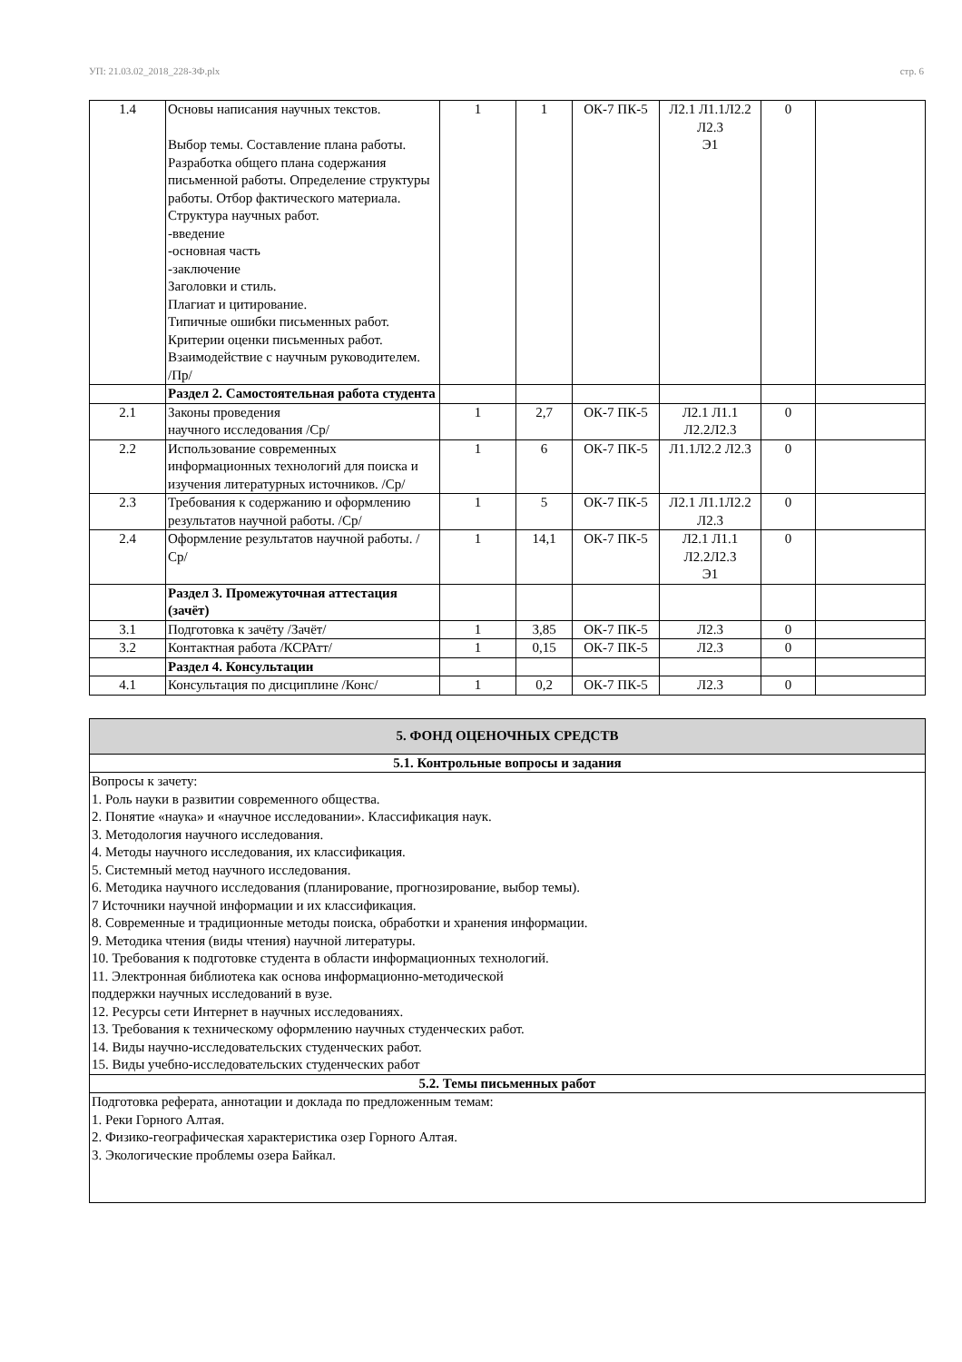УП: 21.03.02_2018_228-ЗФ.plx стр. 6
| 1.4 | Основы написания научных текстов. Выбор темы. Составление плана работы. Разработка общего плана содержания письменной работы. Определение структуры работы. Отбор фактического материала. Структура научных работ. -введение -основная часть -заключение Заголовки и стиль. Плагиат и цитирование. Типичные ошибки письменных работ. Критерии оценки письменных работ. Взаимодействие с научным руководителем. /Пр/ | 1 | 1 | ОК-7 ПК-5 | Л2.1 Л1.1Л2.2 Л2.3 Э1 | 0 | |
| | Раздел 2. Самостоятельная работа студента | | | | | | |
| 2.1 | Законы проведения научного исследования /Ср/ | 1 | 2,7 | ОК-7 ПК-5 | Л2.1 Л1.1 Л2.2Л2.3 | 0 | |
| 2.2 | Использование современных информационных технологий для поиска и изучения литературных источников. /Ср/ | 1 | 6 | ОК-7 ПК-5 | Л1.1Л2.2 Л2.3 | 0 | |
| 2.3 | Требования к содержанию и оформлению результатов научной работы. /Ср/ | 1 | 5 | ОК-7 ПК-5 | Л2.1 Л1.1Л2.2 Л2.3 | 0 | |
| 2.4 | Оформление результатов научной работы. /Ср/ | 1 | 14,1 | ОК-7 ПК-5 | Л2.1 Л1.1 Л2.2Л2.3 Э1 | 0 | |
| | Раздел 3. Промежуточная аттестация (зачёт) | | | | | | |
| 3.1 | Подготовка к зачёту /Зачёт/ | 1 | 3,85 | ОК-7 ПК-5 | Л2.3 | 0 | |
| 3.2 | Контактная работа /КСРАтт/ | 1 | 0,15 | ОК-7 ПК-5 | Л2.3 | 0 | |
| | Раздел 4. Консультации | | | | | | |
| 4.1 | Консультация по дисциплине /Конс/ | 1 | 0,2 | ОК-7 ПК-5 | Л2.3 | 0 | |
| 5. ФОНД ОЦЕНОЧНЫХ СРЕДСТВ |
| 5.1. Контрольные вопросы и задания |
| Вопросы к зачету: 1. Роль науки в развитии современного общества. 2. Понятие «наука» и «научное исследовании». Классификация наук. 3. Методология научного исследования. 4. Методы научного исследования, их классификация. 5. Системный метод научного исследования. 6. Методика научного исследования (планирование, прогнозирование, выбор темы). 7 Источники научной информации и их классификация. 8. Современные и традиционные методы поиска, обработки и хранения информации. 9. Методика чтения (виды чтения) научной литературы. 10. Требования к подготовке студента в области информационных технологий. 11. Электронная библиотека как основа информационно-методической поддержки научных исследований в вузе. 12. Ресурсы сети Интернет в научных исследованиях. 13. Требования к техническому оформлению научных студенческих работ. 14. Виды научно-исследовательских студенческих работ. 15. Виды учебно-исследовательских студенческих работ |
| 5.2. Темы письменных работ |
| Подготовка реферата, аннотации и доклада по предложенным темам: 1. Реки Горного Алтая. 2. Физико-географическая характеристика озер Горного Алтая. 3. Экологические проблемы озера Байкал. |